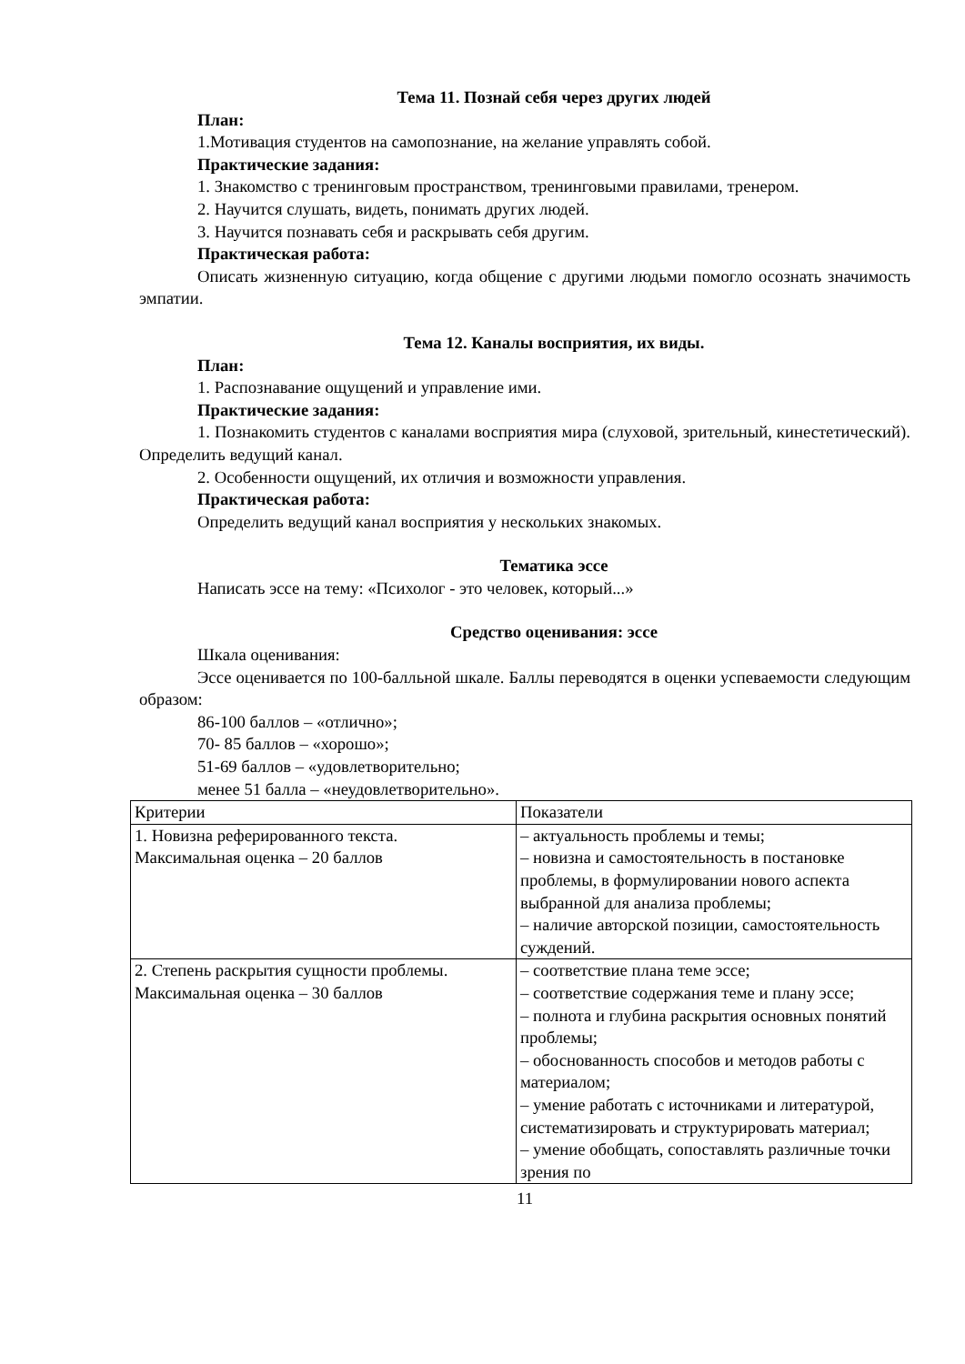Тема 11. Познай себя через других людей
План:
1.Мотивация студентов на самопознание, на желание управлять собой.
Практические задания:
1. Знакомство с тренинговым пространством, тренинговыми правилами, тренером.
2. Научится слушать, видеть, понимать других людей.
3. Научится познавать себя и раскрывать себя другим.
Практическая работа:
Описать жизненную ситуацию, когда общение с другими людьми помогло осознать значимость эмпатии.
Тема 12. Каналы восприятия, их виды.
План:
1. Распознавание ощущений и управление ими.
Практические задания:
1. Познакомить студентов с каналами восприятия мира (слуховой, зрительный, кинестетический). Определить ведущий канал.
2. Особенности ощущений, их отличия и возможности управления.
Практическая работа:
Определить ведущий канал восприятия у нескольких знакомых.
Тематика эссе
Написать эссе на тему: «Психолог - это человек, который...»
Средство оценивания: эссе
Шкала оценивания:
Эссе оценивается по 100-балльной шкале. Баллы переводятся в оценки успеваемости следующим образом:
86-100 баллов – «отлично»;
70- 85 баллов – «хорошо»;
51-69 баллов – «удовлетворительно;
менее 51 балла – «неудовлетворительно».
| Критерии | Показатели |
| 1. Новизна реферированного текста. Максимальная оценка – 20 баллов | – актуальность проблемы и темы; – новизна и самостоятельность в постановке проблемы, в формулировании нового аспекта выбранной для анализа проблемы; – наличие авторской позиции, самостоятельность суждений. |
| 2. Степень раскрытия сущности проблемы. Максимальная оценка – 30 баллов | – соответствие плана теме эссе; – соответствие содержания теме и плану эссе; – полнота и глубина раскрытия основных понятий проблемы; – обоснованность способов и методов работы с материалом; – умение работать с источниками и литературой, систематизировать и структурировать материал; – умение обобщать, сопоставлять различные точки зрения по |
11